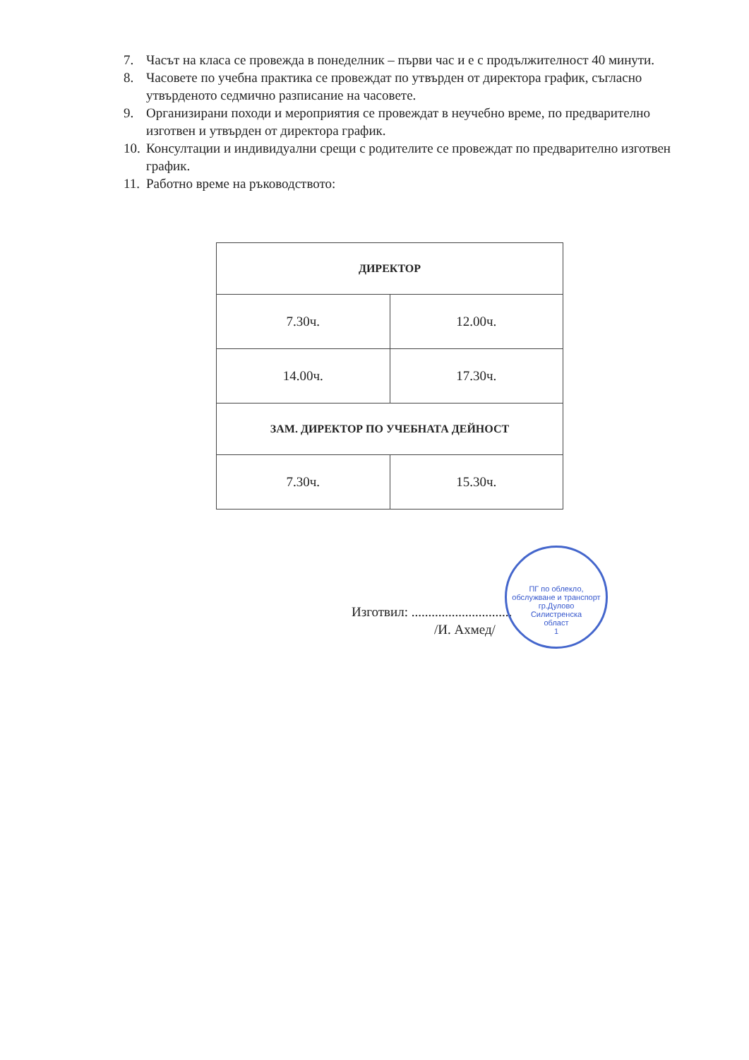7. Часът на класа се провежда в понеделник – първи час и е с продължителност 40 минути.
8. Часовете по учебна практика се провеждат по утвърден от директора график, съгласно утвърденото седмично разписание на часовете.
9. Организирани походи и мероприятия се провеждат в неучебно време, по предварително изготвен и утвърден от директора график.
10. Консултации и индивидуални срещи с родителите се провеждат по предварително изготвен график.
11. Работно време на ръководството:
| ДИРЕКТОР | |
| --- | --- |
| 7.30ч. | 12.00ч. |
| 14.00ч. | 17.30ч. |
| ЗАМ. ДИРЕКТОР ПО УЧЕБНАТА ДЕЙНОСТ | |
| 7.30ч. | 15.30ч. |
Изготвил: ..............................
/И. Ахмед/
ПГ по облекло, обслужване и транспорт
гр.Дулово
Силистренска
област
1